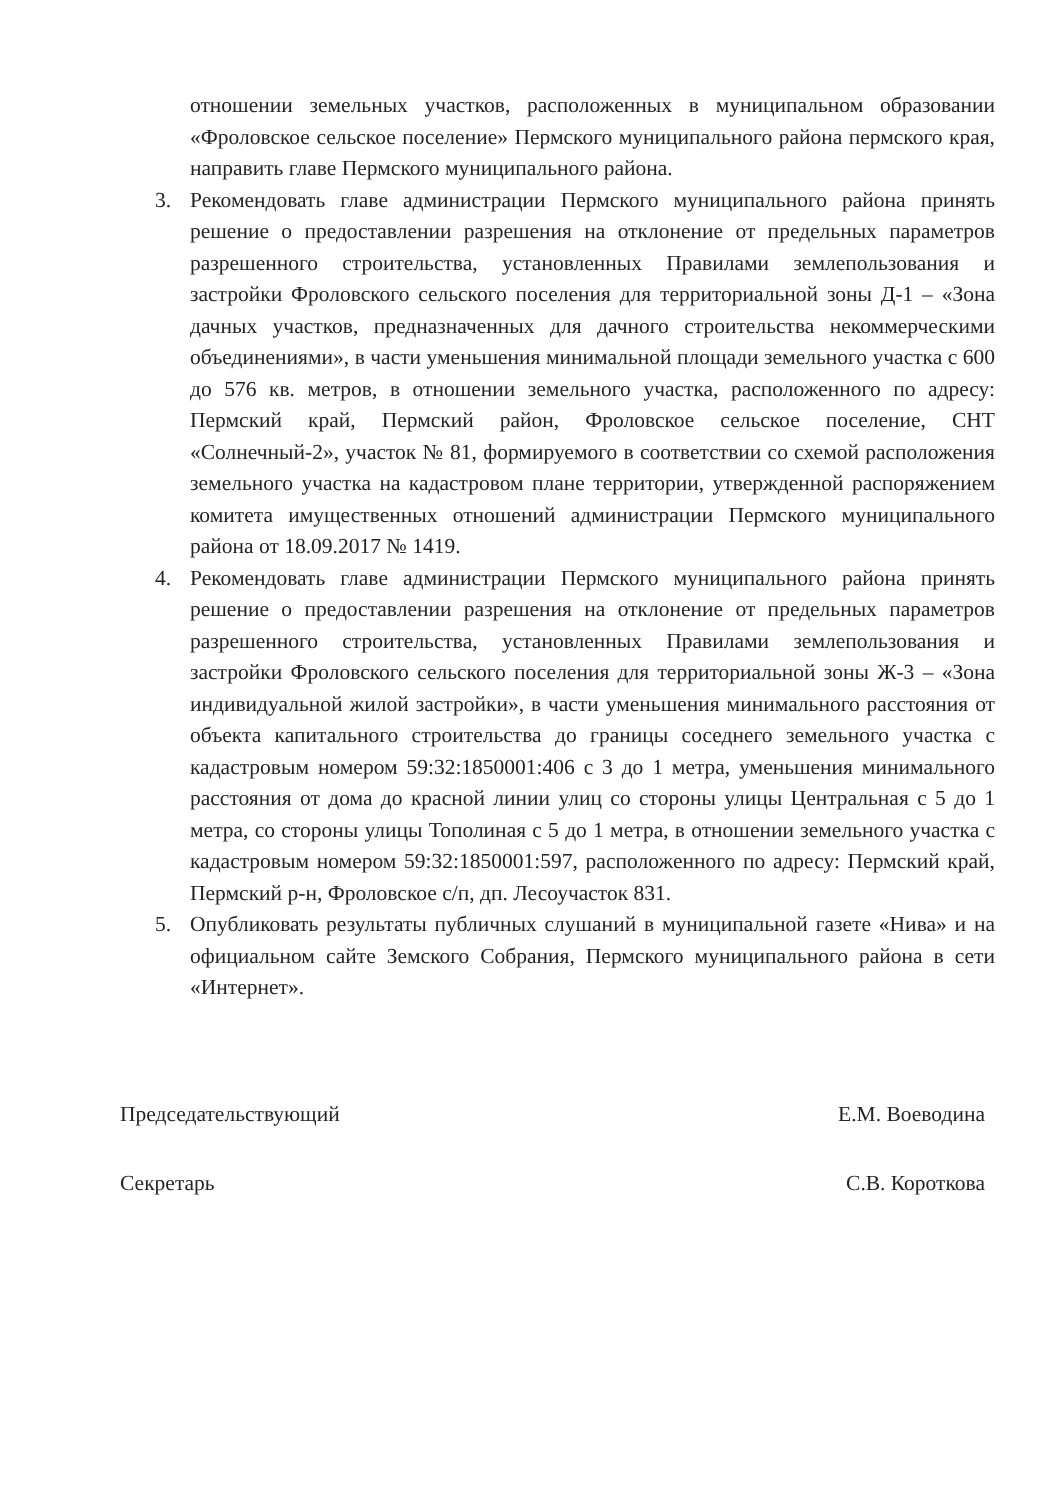отношении земельных участков, расположенных в муниципальном образовании «Фроловское сельское поселение» Пермского муниципального района пермского края, направить главе Пермского муниципального района.
3. Рекомендовать главе администрации Пермского муниципального района принять решение о предоставлении разрешения на отклонение от предельных параметров разрешенного строительства, установленных Правилами землепользования и застройки Фроловского сельского поселения для территориальной зоны Д-1 – «Зона дачных участков, предназначенных для дачного строительства некоммерческими объединениями», в части уменьшения минимальной площади земельного участка с 600 до 576 кв. метров, в отношении земельного участка, расположенного по адресу: Пермский край, Пермский район, Фроловское сельское поселение, СНТ «Солнечный-2», участок № 81, формируемого в соответствии со схемой расположения земельного участка на кадастровом плане территории, утвержденной распоряжением комитета имущественных отношений администрации Пермского муниципального района от 18.09.2017 № 1419.
4. Рекомендовать главе администрации Пермского муниципального района принять решение о предоставлении разрешения на отклонение от предельных параметров разрешенного строительства, установленных Правилами землепользования и застройки Фроловского сельского поселения для территориальной зоны Ж-3 – «Зона индивидуальной жилой застройки», в части уменьшения минимального расстояния от объекта капитального строительства до границы соседнего земельного участка с кадастровым номером 59:32:1850001:406 с 3 до 1 метра, уменьшения минимального расстояния от дома до красной линии улиц со стороны улицы Центральная с 5 до 1 метра, со стороны улицы Тополиная с 5 до 1 метра, в отношении земельного участка с кадастровым номером 59:32:1850001:597, расположенного по адресу: Пермский край, Пермский р-н, Фроловское с/п, дп. Лесоучасток 831.
5. Опубликовать результаты публичных слушаний в муниципальной газете «Нива» и на официальном сайте Земского Собрания, Пермского муниципального района в сети «Интернет».
Председательствующий Е.М. Воеводина
Секретарь С.В. Короткова